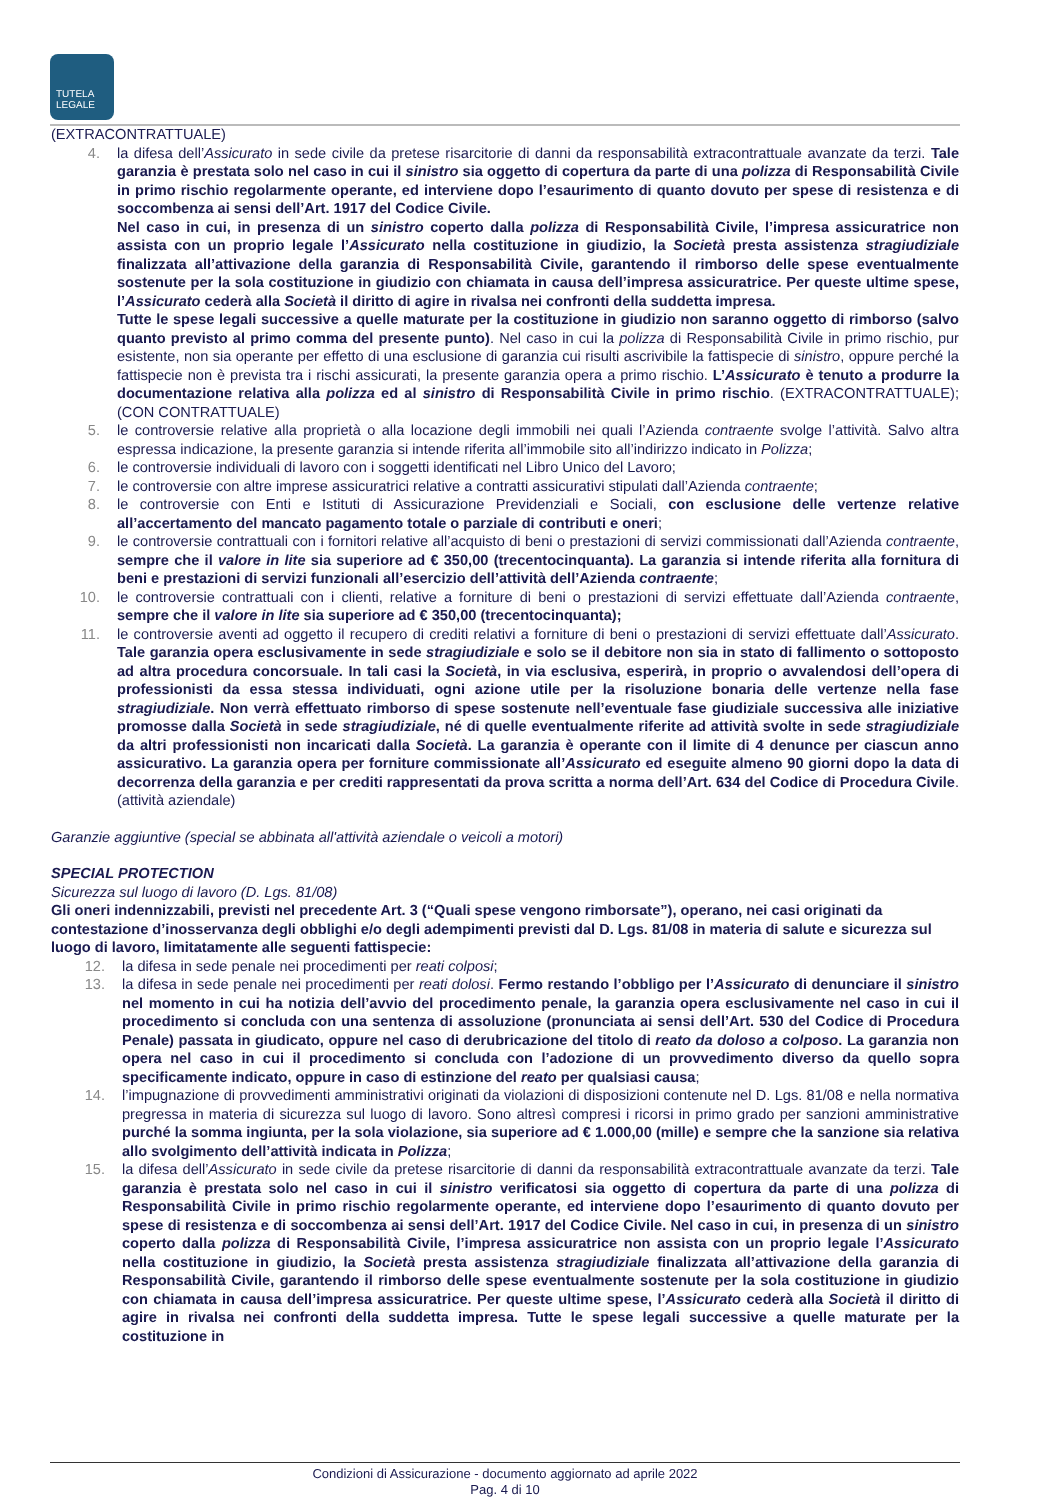TUTELA
LEGALE
(EXTRACONTRATTUALE)
4. la difesa dell’Assicurato in sede civile da pretese risarcitorie di danni da responsabilità extracontrattuale avanzate da terzi. Tale garanzia è prestata solo nel caso in cui il sinistro sia oggetto di copertura da parte di una polizza di Responsabilità Civile in primo rischio regolarmente operante, ed interviene dopo l’esaurimento di quanto dovuto per spese di resistenza e di soccombenza ai sensi dell’Art. 1917 del Codice Civile.
Nel caso in cui, in presenza di un sinistro coperto dalla polizza di Responsabilità Civile, l’impresa assicuratrice non assista con un proprio legale l’Assicurato nella costituzione in giudizio, la Società presta assistenza stragiudiziale finalizzata all’attivazione della garanzia di Responsabilità Civile, garantendo il rimborso delle spese eventualmente sostenute per la sola costituzione in giudizio con chiamata in causa dell’impresa assicuratrice. Per queste ultime spese, l’Assicurato cederà alla Società il diritto di agire in rivalsa nei confronti della suddetta impresa.
Tutte le spese legali successive a quelle maturate per la costituzione in giudizio non saranno oggetto di rimborso (salvo quanto previsto al primo comma del presente punto). Nel caso in cui la polizza di Responsabilità Civile in primo rischio, pur esistente, non sia operante per effetto di una esclusione di garanzia cui risulti ascrivibile la fattispecie di sinistro, oppure perché la fattispecie non è prevista tra i rischi assicurati, la presente garanzia opera a primo rischio. L’Assicurato è tenuto a produrre la documentazione relativa alla polizza ed al sinistro di Responsabilità Civile in primo rischio. (EXTRACONTRATTUALE); (CON CONTRATTUALE)
5. le controversie relative alla proprietà o alla locazione degli immobili nei quali l’Azienda contraente svolge l’attività. Salvo altra espressa indicazione, la presente garanzia si intende riferita all’immobile sito all’indirizzo indicato in Polizza;
6. le controversie individuali di lavoro con i soggetti identificati nel Libro Unico del Lavoro;
7. le controversie con altre imprese assicuratrici relative a contratti assicurativi stipulati dall’Azienda contraente;
8. le controversie con Enti e Istituti di Assicurazione Previdenziali e Sociali, con esclusione delle vertenze relative all’accertamento del mancato pagamento totale o parziale di contributi e oneri;
9. le controversie contrattuali con i fornitori relative all’acquisto di beni o prestazioni di servizi commissionati dall’Azienda contraente, sempre che il valore in lite sia superiore ad € 350,00 (trecentocinquanta). La garanzia si intende riferita alla fornitura di beni e prestazioni di servizi funzionali all’esercizio dell’attività dell’Azienda contraente;
10. le controversie contrattuali con i clienti, relative a forniture di beni o prestazioni di servizi effettuate dall’Azienda contraente, sempre che il valore in lite sia superiore ad € 350,00 (trecentocinquanta);
11. le controversie aventi ad oggetto il recupero di crediti relativi a forniture di beni o prestazioni di servizi effettuate dall’Assicurato. Tale garanzia opera esclusivamente in sede stragiudiziale e solo se il debitore non sia in stato di fallimento o sottoposto ad altra procedura concorsuale. In tali casi la Società, in via esclusiva, esperirà, in proprio o avvalendosi dell’opera di professionisti da essa stessa individuati, ogni azione utile per la risoluzione bonaria delle vertenze nella fase stragiudiziale. Non verrà effettuato rimborso di spese sostenute nell’eventuale fase giudiziale successiva alle iniziative promosse dalla Società in sede stragiudiziale, né di quelle eventualmente riferite ad attività svolte in sede stragiudiziale da altri professionisti non incaricati dalla Società. La garanzia è operante con il limite di 4 denunce per ciascun anno assicurativo. La garanzia opera per forniture commissionate all’Assicurato ed eseguite almeno 90 giorni dopo la data di decorrenza della garanzia e per crediti rappresentati da prova scritta a norma dell’Art. 634 del Codice di Procedura Civile. (attività aziendale)
Garanzie aggiuntive (special se abbinata all'attività aziendale o veicoli a motori)
SPECIAL PROTECTION
Sicurezza sul luogo di lavoro (D. Lgs. 81/08)
Gli oneri indennizzabili, previsti nel precedente Art. 3 (“Quali spese vengono rimborsate”), operano, nei casi originati da contestazione d’inosservanza degli obblighi e/o degli adempimenti previsti dal D. Lgs. 81/08 in materia di salute e sicurezza sul luogo di lavoro, limitatamente alle seguenti fattispecie:
12. la difesa in sede penale nei procedimenti per reati colposi;
13. la difesa in sede penale nei procedimenti per reati dolosi. Fermo restando l’obbligo per l’Assicurato di denunciare il sinistro nel momento in cui ha notizia dell’avvio del procedimento penale, la garanzia opera esclusivamente nel caso in cui il procedimento si concluda con una sentenza di assoluzione (pronunciata ai sensi dell’Art. 530 del Codice di Procedura Penale) passata in giudicato, oppure nel caso di derubricazione del titolo di reato da doloso a colposo. La garanzia non opera nel caso in cui il procedimento si concluda con l’adozione di un provvedimento diverso da quello sopra specificamente indicato, oppure in caso di estinzione del reato per qualsiasi causa;
14. l’impugnazione di provvedimenti amministrativi originati da violazioni di disposizioni contenute nel D. Lgs. 81/08 e nella normativa pregressa in materia di sicurezza sul luogo di lavoro. Sono altresì compresi i ricorsi in primo grado per sanzioni amministrative purché la somma ingiunta, per la sola violazione, sia superiore ad € 1.000,00 (mille) e sempre che la sanzione sia relativa allo svolgimento dell’attività indicata in Polizza;
15. la difesa dell’Assicurato in sede civile da pretese risarcitorie di danni da responsabilità extracontrattuale avanzate da terzi. Tale garanzia è prestata solo nel caso in cui il sinistro verificatosi sia oggetto di copertura da parte di una polizza di Responsabilità Civile in primo rischio regolarmente operante, ed interviene dopo l’esaurimento di quanto dovuto per spese di resistenza e di soccombenza ai sensi dell’Art. 1917 del Codice Civile. Nel caso in cui, in presenza di un sinistro coperto dalla polizza di Responsabilità Civile, l’impresa assicuratrice non assista con un proprio legale l’Assicurato nella costituzione in giudizio, la Società presta assistenza stragiudiziale finalizzata all’attivazione della garanzia di Responsabilità Civile, garantendo il rimborso delle spese eventualmente sostenute per la sola costituzione in giudizio con chiamata in causa dell’impresa assicuratrice. Per queste ultime spese, l’Assicurato cederà alla Società il diritto di agire in rivalsa nei confronti della suddetta impresa. Tutte le spese legali successive a quelle maturate per la costituzione in
Condizioni di Assicurazione - documento aggiornato ad aprile 2022
Pag. 4 di 10